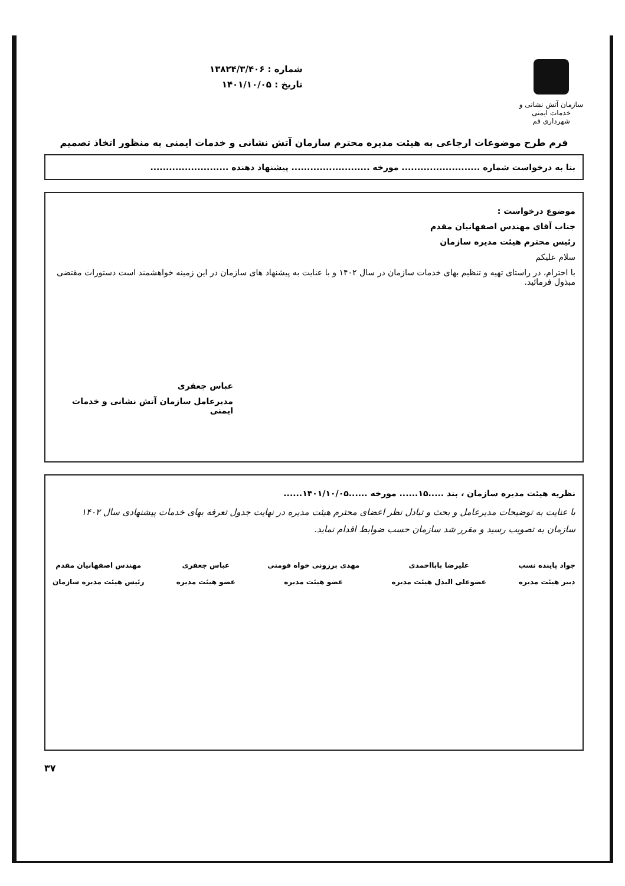سازمان آتش نشانی و
خدمات ایمنی شهرداری قم
شماره : ۱۳۸۲۴/۳/۴۰۶
تاریخ : ۱۴۰۱/۱۰/۰۵
فرم طرح موضوعات ارجاعی به هیئت مدیره محترم سازمان آتش نشانی و خدمات ایمنی به منظور اتخاذ تصمیم
بنا به درخواست شماره ......................... مورخه ......................... پیشنهاد دهنده .........................
موضوع درخواست :
جناب آقای مهندس اصفهانیان مقدم
رئیس محترم هیئت مدیره سازمان
سلام علیکم
با احترام، در راستای تهیه و تنظیم بهای خدمات سازمان در سال ۱۴۰۲ و با عنایت به پیشنهاد های سازمان در این زمینه خواهشمند است دستورات مقتضی مبذول فرمائید.
عباس جعفری
مدیرعامل سازمان آتش نشانی و خدمات ایمنی
نظریه هیئت مدیره سازمان ، بند .....۱۵...... مورخه ......۱۴۰۱/۱۰/۰۵......
با عنایت به توضیحات مدیرعامل و بحث و تبادل نظر اعضای محترم هیئت مدیره در نهایت جدول تعرفه بهای خدمات پیشنهادی سال ۱۴۰۲ سازمان به تصویب رسید و مقرر شد سازمان حسب ضوابط اقدام نماید.
جواد پاینده نسب
دبیر هیئت مدیره
علیرضا بابااحمدی
عضوعلی البدل هیئت مدیره
مهدی برزونی خواه فومنی
عضو هیئت مدیره
عباس جعفری
عضو هیئت مدیره
مهندس اصفهانیان مقدم
رئیس هیئت مدیره سازمان
۳۷